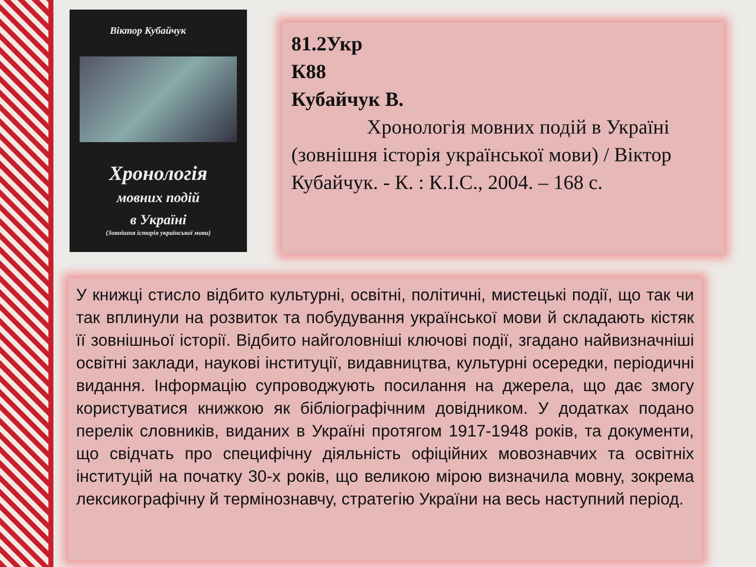Віктор Кубайчук
Хронологія
мовних подій
в Україні
(Зовнішня історія української мови)
81.2Укр
К88
Кубайчук В.
Хронологія мовних подій в Україні (зовнішня історія української мови) / Віктор Кубайчук. - К. : К.І.С., 2004. – 168 с.
У книжці стисло відбито культурні, освітні, політичні, мистецькі події, що так чи так вплинули на розвиток та побудування української мови й складають кістяк її зовнішньої історії. Відбито найголовніші ключові події, згадано найвизначніші освітні заклади, наукові інституції, видавництва, культурні осередки, періодичні видання. Інформацію супроводжують посилання на джерела, що дає змогу користуватися книжкою як бібліографічним довідником. У додатках подано перелік словників, виданих в Україні протягом 1917-1948 років, та документи, що свідчать про специфічну діяльність офіційних мовознавчих та освітніх інституцій на початку 30-х років, що великою мірою визначила мовну, зокрема лексикографічну й термінознавчу, стратегію України на весь наступний період.